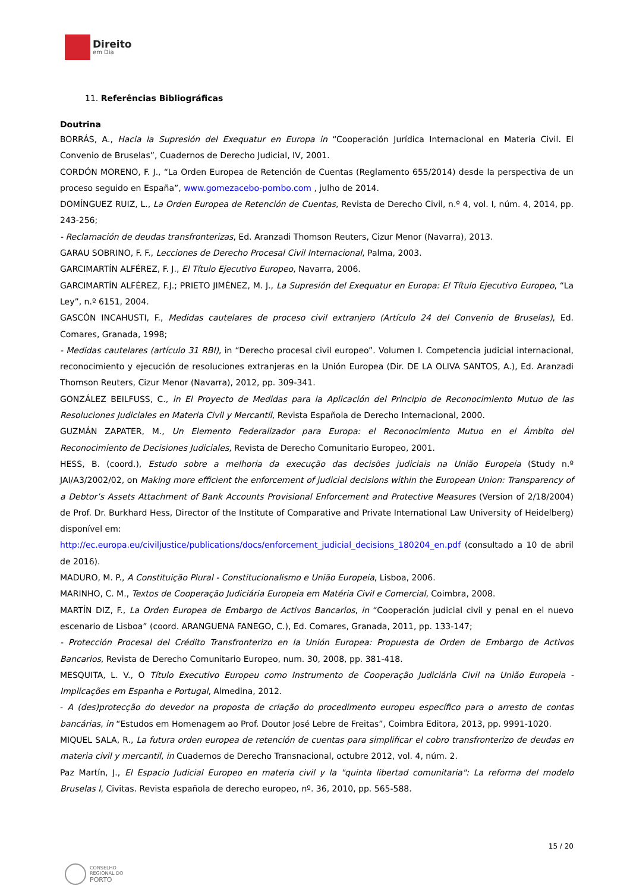Direito
em Dia
11. Referências Bibliográficas
Doutrina
BORRÁS, A., Hacia la Supresión del Exequatur en Europa in “Cooperación Jurídica Internacional en Materia Civil. El Convenio de Bruselas”, Cuadernos de Derecho Judicial, IV, 2001.
CORDÓN MORENO, F. J., “La Orden Europea de Retención de Cuentas (Reglamento 655/2014) desde la perspectiva de un proceso seguido en España”, www.gomezacebo-pombo.com , julho de 2014.
DOMÍNGUEZ RUIZ, L., La Orden Europea de Retención de Cuentas, Revista de Derecho Civil, n.º 4, vol. I, núm. 4, 2014, pp. 243-256;
- Reclamación de deudas transfronterizas, Ed. Aranzadi Thomson Reuters, Cizur Menor (Navarra), 2013.
GARAU SOBRINO, F. F., Lecciones de Derecho Procesal Civil Internacional, Palma, 2003.
GARCIMARTÍN ALFÉREZ, F. J., El Título Ejecutivo Europeo, Navarra, 2006.
GARCIMARTÍN ALFÉREZ, F.J.; PRIETO JIMÉNEZ, M. J., La Supresión del Exequatur en Europa: El Título Ejecutivo Europeo, “La Ley”, n.º 6151, 2004.
GASCÓN INCAHUSTI, F., Medidas cautelares de proceso civil extranjero (Artículo 24 del Convenio de Bruselas), Ed. Comares, Granada, 1998;
- Medidas cautelares (artículo 31 RBI), in “Derecho procesal civil europeo”. Volumen I. Competencia judicial internacional, reconocimiento y ejecución de resoluciones extranjeras en la Unión Europea (Dir. DE LA OLIVA SANTOS, A.), Ed. Aranzadi Thomson Reuters, Cizur Menor (Navarra), 2012, pp. 309-341.
GONZÁLEZ BEILFUSS, C., in El Proyecto de Medidas para la Aplicación del Principio de Reconocimiento Mutuo de las Resoluciones Judiciales en Materia Civil y Mercantil, Revista Española de Derecho Internacional, 2000.
GUZMÁN ZAPATER, M., Un Elemento Federalizador para Europa: el Reconocimiento Mutuo en el Ámbito del Reconocimiento de Decisiones Judiciales, Revista de Derecho Comunitario Europeo, 2001.
HESS, B. (coord.), Estudo sobre a melhoria da execução das decisões judiciais na União Europeia (Study n.º JAI/A3/2002/02, on Making more efficient the enforcement of judicial decisions within the European Union: Transparency of a Debtor’s Assets Attachment of Bank Accounts Provisional Enforcement and Protective Measures (Version of 2/18/2004) de Prof. Dr. Burkhard Hess, Director of the Institute of Comparative and Private International Law University of Heidelberg) disponível em:
http://ec.europa.eu/civiljustice/publications/docs/enforcement_judicial_decisions_180204_en.pdf (consultado a 10 de abril de 2016).
MADURO, M. P., A Constituição Plural - Constitucionalismo e União Europeia, Lisboa, 2006.
MARINHO, C. M., Textos de Cooperação Judiciária Europeia em Matéria Civil e Comercial, Coimbra, 2008.
MARTÍN DIZ, F., La Orden Europea de Embargo de Activos Bancarios, in “Cooperación judicial civil y penal en el nuevo escenario de Lisboa” (coord. ARANGUENA FANEGO, C.), Ed. Comares, Granada, 2011, pp. 133-147;
- Protección Procesal del Crédito Transfronterizo en la Unión Europea: Propuesta de Orden de Embargo de Activos Bancarios, Revista de Derecho Comunitario Europeo, num. 30, 2008, pp. 381-418.
MESQUITA, L. V., O Título Executivo Europeu como Instrumento de Cooperação Judiciária Civil na União Europeia - Implicações em Espanha e Portugal, Almedina, 2012.
- A (des)protecção do devedor na proposta de criação do procedimento europeu específico para o arresto de contas bancárias, in “Estudos em Homenagem ao Prof. Doutor José Lebre de Freitas”, Coimbra Editora, 2013, pp. 9991-1020.
MIQUEL SALA, R., La futura orden europea de retención de cuentas para simplificar el cobro transfronterizo de deudas en materia civil y mercantil, in Cuadernos de Derecho Transnacional, octubre 2012, vol. 4, núm. 2.
Paz Martín, J., El Espacio Judicial Europeo en materia civil y la "quinta libertad comunitaria": La reforma del modelo Bruselas I, Civitas. Revista española de derecho europeo, nº. 36, 2010, pp. 565-588.
15 / 20
CONSELHO
REGIONAL DO
PORTO